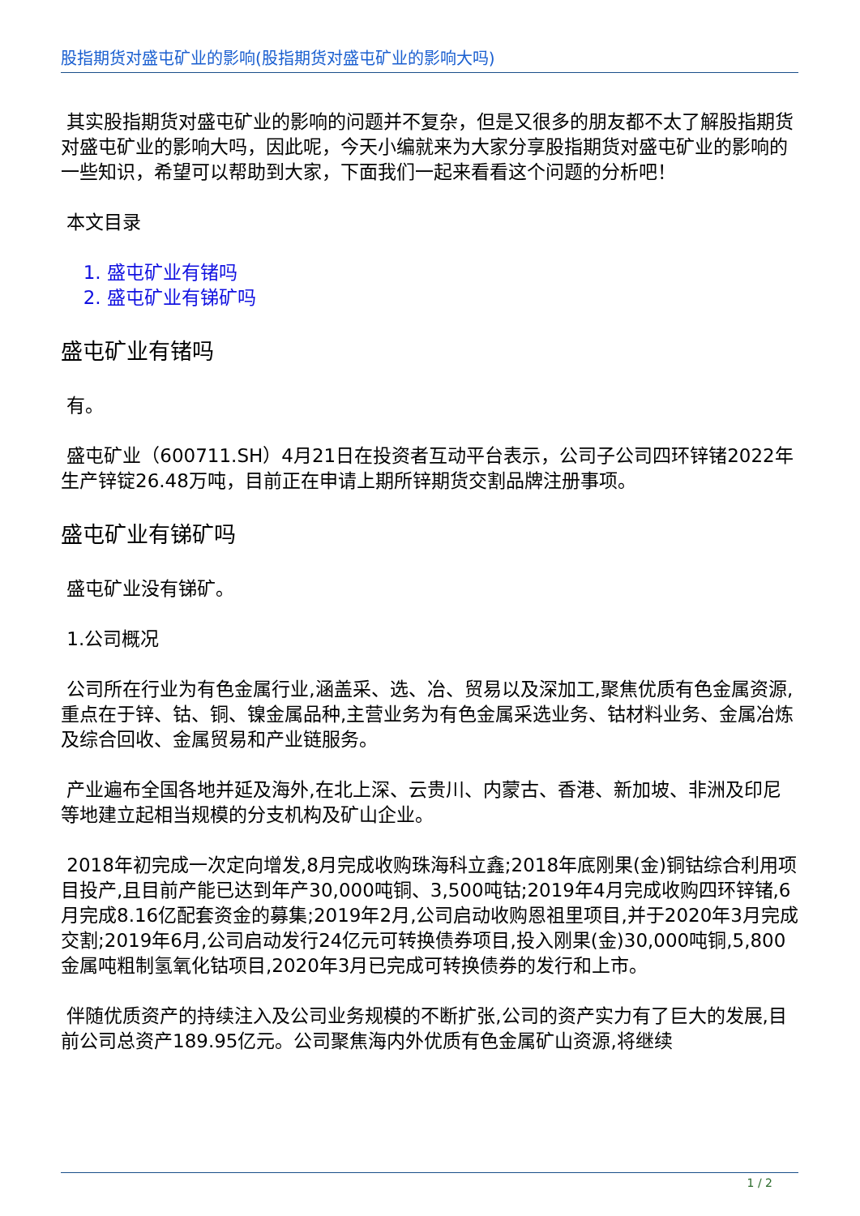股指期货对盛屯矿业的影响(股指期货对盛屯矿业的影响大吗)
其实股指期货对盛屯矿业的影响的问题并不复杂，但是又很多的朋友都不太了解股指期货对盛屯矿业的影响大吗，因此呢，今天小编就来为大家分享股指期货对盛屯矿业的影响的一些知识，希望可以帮助到大家，下面我们一起来看看这个问题的分析吧！
本文目录
1. 盛屯矿业有锗吗
2. 盛屯矿业有锑矿吗
盛屯矿业有锗吗
有。
盛屯矿业（600711.SH）4月21日在投资者互动平台表示，公司子公司四环锌锗2022年生产锌锭26.48万吨，目前正在申请上期所锌期货交割品牌注册事项。
盛屯矿业有锑矿吗
盛屯矿业没有锑矿。
1.公司概况
公司所在行业为有色金属行业,涵盖采、选、冶、贸易以及深加工,聚焦优质有色金属资源,重点在于锌、钴、铜、镍金属品种,主营业务为有色金属采选业务、钴材料业务、金属冶炼及综合回收、金属贸易和产业链服务。
产业遍布全国各地并延及海外,在北上深、云贵川、内蒙古、香港、新加坡、非洲及印尼等地建立起相当规模的分支机构及矿山企业。
2018年初完成一次定向增发,8月完成收购珠海科立鑫;2018年底刚果(金)铜钴综合利用项目投产,且目前产能已达到年产30,000吨铜、3,500吨钴;2019年4月完成收购四环锌锗,6月完成8.16亿配套资金的募集;2019年2月,公司启动收购恩祖里项目,并于2020年3月完成交割;2019年6月,公司启动发行24亿元可转换债券项目,投入刚果(金)30,000吨铜,5,800金属吨粗制氢氧化钴项目,2020年3月已完成可转换债券的发行和上市。
伴随优质资产的持续注入及公司业务规模的不断扩张,公司的资产实力有了巨大的发展,目前公司总资产189.95亿元。公司聚焦海内外优质有色金属矿山资源,将继续
1 / 2